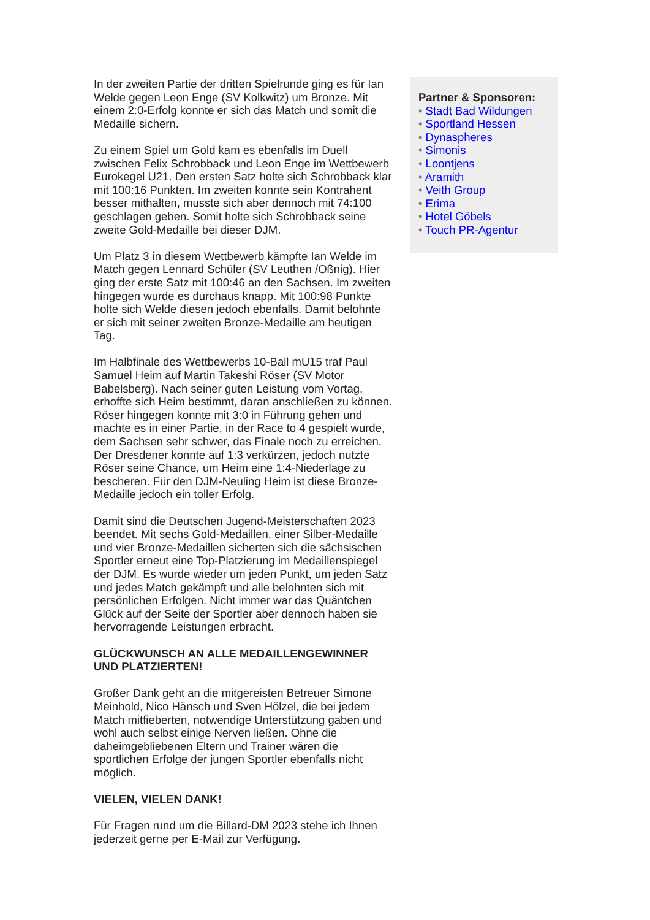In der zweiten Partie der dritten Spielrunde ging es für Ian Welde gegen Leon Enge (SV Kolkwitz) um Bronze. Mit einem 2:0-Erfolg konnte er sich das Match und somit die Medaille sichern.
Zu einem Spiel um Gold kam es ebenfalls im Duell zwischen Felix Schrobback und Leon Enge im Wettbewerb Eurokegel U21. Den ersten Satz holte sich Schrobback klar mit 100:16 Punkten. Im zweiten konnte sein Kontrahent besser mithalten, musste sich aber dennoch mit 74:100 geschlagen geben. Somit holte sich Schrobback seine zweite Gold-Medaille bei dieser DJM.
Um Platz 3 in diesem Wettbewerb kämpfte Ian Welde im Match gegen Lennard Schüler (SV Leuthen /Oßnig). Hier ging der erste Satz mit 100:46 an den Sachsen. Im zweiten hingegen wurde es durchaus knapp. Mit 100:98 Punkte holte sich Welde diesen jedoch ebenfalls. Damit belohnte er sich mit seiner zweiten Bronze-Medaille am heutigen Tag.
Im Halbfinale des Wettbewerbs 10-Ball mU15 traf Paul Samuel Heim auf Martin Takeshi Röser (SV Motor Babelsberg). Nach seiner guten Leistung vom Vortag, erhoffte sich Heim bestimmt, daran anschließen zu können. Röser hingegen konnte mit 3:0 in Führung gehen und machte es in einer Partie, in der Race to 4 gespielt wurde, dem Sachsen sehr schwer, das Finale noch zu erreichen. Der Dresdener konnte auf 1:3 verkürzen, jedoch nutzte Röser seine Chance, um Heim eine 1:4-Niederlage zu bescheren. Für den DJM-Neuling Heim ist diese Bronze-Medaille jedoch ein toller Erfolg.
Damit sind die Deutschen Jugend-Meisterschaften 2023 beendet. Mit sechs Gold-Medaillen, einer Silber-Medaille und vier Bronze-Medaillen sicherten sich die sächsischen Sportler erneut eine Top-Platzierung im Medaillenspiegel der DJM. Es wurde wieder um jeden Punkt, um jeden Satz und jedes Match gekämpft und alle belohnten sich mit persönlichen Erfolgen. Nicht immer war das Quäntchen Glück auf der Seite der Sportler aber dennoch haben sie hervorragende Leistungen erbracht.
GLÜCKWUNSCH AN ALLE MEDAILLENGEWINNER UND PLATZIERTEN!
Großer Dank geht an die mitgereisten Betreuer Simone Meinhold, Nico Hänsch und Sven Hölzel, die bei jedem Match mitfieberten, notwendige Unterstützung gaben und wohl auch selbst einige Nerven ließen. Ohne die daheimgebliebenen Eltern und Trainer wären die sportlichen Erfolge der jungen Sportler ebenfalls nicht möglich.
VIELEN, VIELEN DANK!
Für Fragen rund um die Billard-DM 2023 stehe ich Ihnen jederzeit gerne per E-Mail zur Verfügung.
Partner & Sponsoren:
• Stadt Bad Wildungen
• Sportland Hessen
• Dynaspheres
• Simonis
• Loontjens
• Aramith
• Veith Group
• Erima
• Hotel Göbels
• Touch PR-Agentur